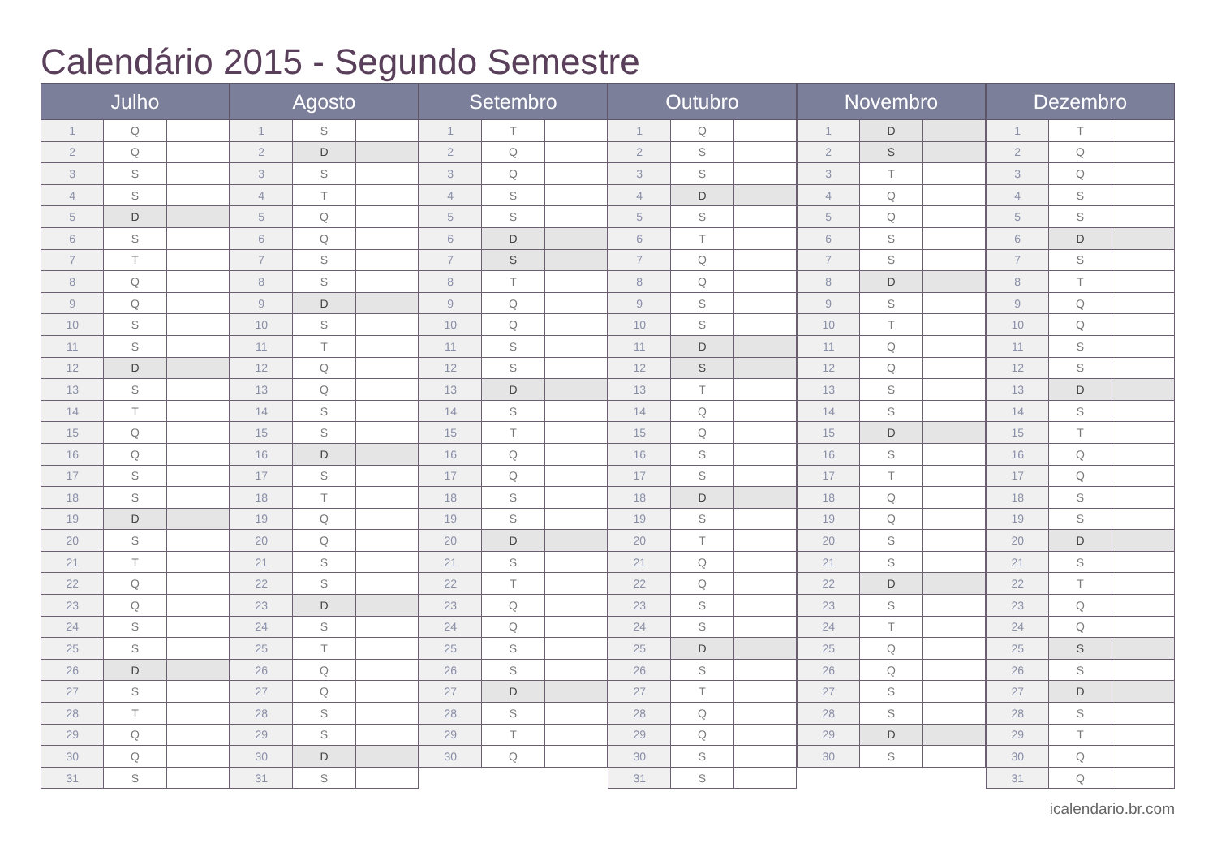Calendário 2015 - Segundo Semestre
| Julho | | |
| --- | --- | --- |
| 1 | Q | |
| 2 | Q | |
| 3 | S | |
| 4 | S | |
| 5 | D | |
| 6 | S | |
| 7 | T | |
| 8 | Q | |
| 9 | Q | |
| 10 | S | |
| 11 | S | |
| 12 | D | |
| 13 | S | |
| 14 | T | |
| 15 | Q | |
| 16 | Q | |
| 17 | S | |
| 18 | S | |
| 19 | D | |
| 20 | S | |
| 21 | T | |
| 22 | Q | |
| 23 | Q | |
| 24 | S | |
| 25 | S | |
| 26 | D | |
| 27 | S | |
| 28 | T | |
| 29 | Q | |
| 30 | Q | |
| 31 | S | |
| Agosto | | |
| --- | --- | --- |
| 1 | S | |
| 2 | D | |
| 3 | S | |
| 4 | T | |
| 5 | Q | |
| 6 | Q | |
| 7 | S | |
| 8 | S | |
| 9 | D | |
| 10 | S | |
| 11 | T | |
| 12 | Q | |
| 13 | Q | |
| 14 | S | |
| 15 | S | |
| 16 | D | |
| 17 | S | |
| 18 | T | |
| 19 | Q | |
| 20 | Q | |
| 21 | S | |
| 22 | S | |
| 23 | D | |
| 24 | S | |
| 25 | T | |
| 26 | Q | |
| 27 | Q | |
| 28 | S | |
| 29 | S | |
| 30 | D | |
| 31 | S | |
| Setembro | | |
| --- | --- | --- |
| 1 | T | |
| 2 | Q | |
| 3 | Q | |
| 4 | S | |
| 5 | S | |
| 6 | D | |
| 7 | S | |
| 8 | T | |
| 9 | Q | |
| 10 | Q | |
| 11 | S | |
| 12 | S | |
| 13 | D | |
| 14 | S | |
| 15 | T | |
| 16 | Q | |
| 17 | Q | |
| 18 | S | |
| 19 | S | |
| 20 | D | |
| 21 | S | |
| 22 | T | |
| 23 | Q | |
| 24 | Q | |
| 25 | S | |
| 26 | S | |
| 27 | D | |
| 28 | S | |
| 29 | T | |
| 30 | Q | |
| Outubro | | |
| --- | --- | --- |
| 1 | Q | |
| 2 | S | |
| 3 | S | |
| 4 | D | |
| 5 | S | |
| 6 | T | |
| 7 | Q | |
| 8 | Q | |
| 9 | S | |
| 10 | S | |
| 11 | D | |
| 12 | S | |
| 13 | T | |
| 14 | Q | |
| 15 | Q | |
| 16 | S | |
| 17 | S | |
| 18 | D | |
| 19 | S | |
| 20 | T | |
| 21 | Q | |
| 22 | Q | |
| 23 | S | |
| 24 | S | |
| 25 | D | |
| 26 | S | |
| 27 | T | |
| 28 | Q | |
| 29 | Q | |
| 30 | S | |
| 31 | S | |
| Novembro | | |
| --- | --- | --- |
| 1 | D | |
| 2 | S | |
| 3 | T | |
| 4 | Q | |
| 5 | Q | |
| 6 | S | |
| 7 | S | |
| 8 | D | |
| 9 | S | |
| 10 | T | |
| 11 | Q | |
| 12 | Q | |
| 13 | S | |
| 14 | S | |
| 15 | D | |
| 16 | S | |
| 17 | T | |
| 18 | Q | |
| 19 | Q | |
| 20 | S | |
| 21 | S | |
| 22 | D | |
| 23 | S | |
| 24 | T | |
| 25 | Q | |
| 26 | Q | |
| 27 | S | |
| 28 | S | |
| 29 | D | |
| 30 | S | |
| Dezembro | | |
| --- | --- | --- |
| 1 | T | |
| 2 | Q | |
| 3 | Q | |
| 4 | S | |
| 5 | S | |
| 6 | D | |
| 7 | S | |
| 8 | T | |
| 9 | Q | |
| 10 | Q | |
| 11 | S | |
| 12 | S | |
| 13 | D | |
| 14 | S | |
| 15 | T | |
| 16 | Q | |
| 17 | Q | |
| 18 | S | |
| 19 | S | |
| 20 | D | |
| 21 | S | |
| 22 | T | |
| 23 | Q | |
| 24 | Q | |
| 25 | S | |
| 26 | S | |
| 27 | D | |
| 28 | S | |
| 29 | T | |
| 30 | Q | |
| 31 | Q | |
icalendario.br.com